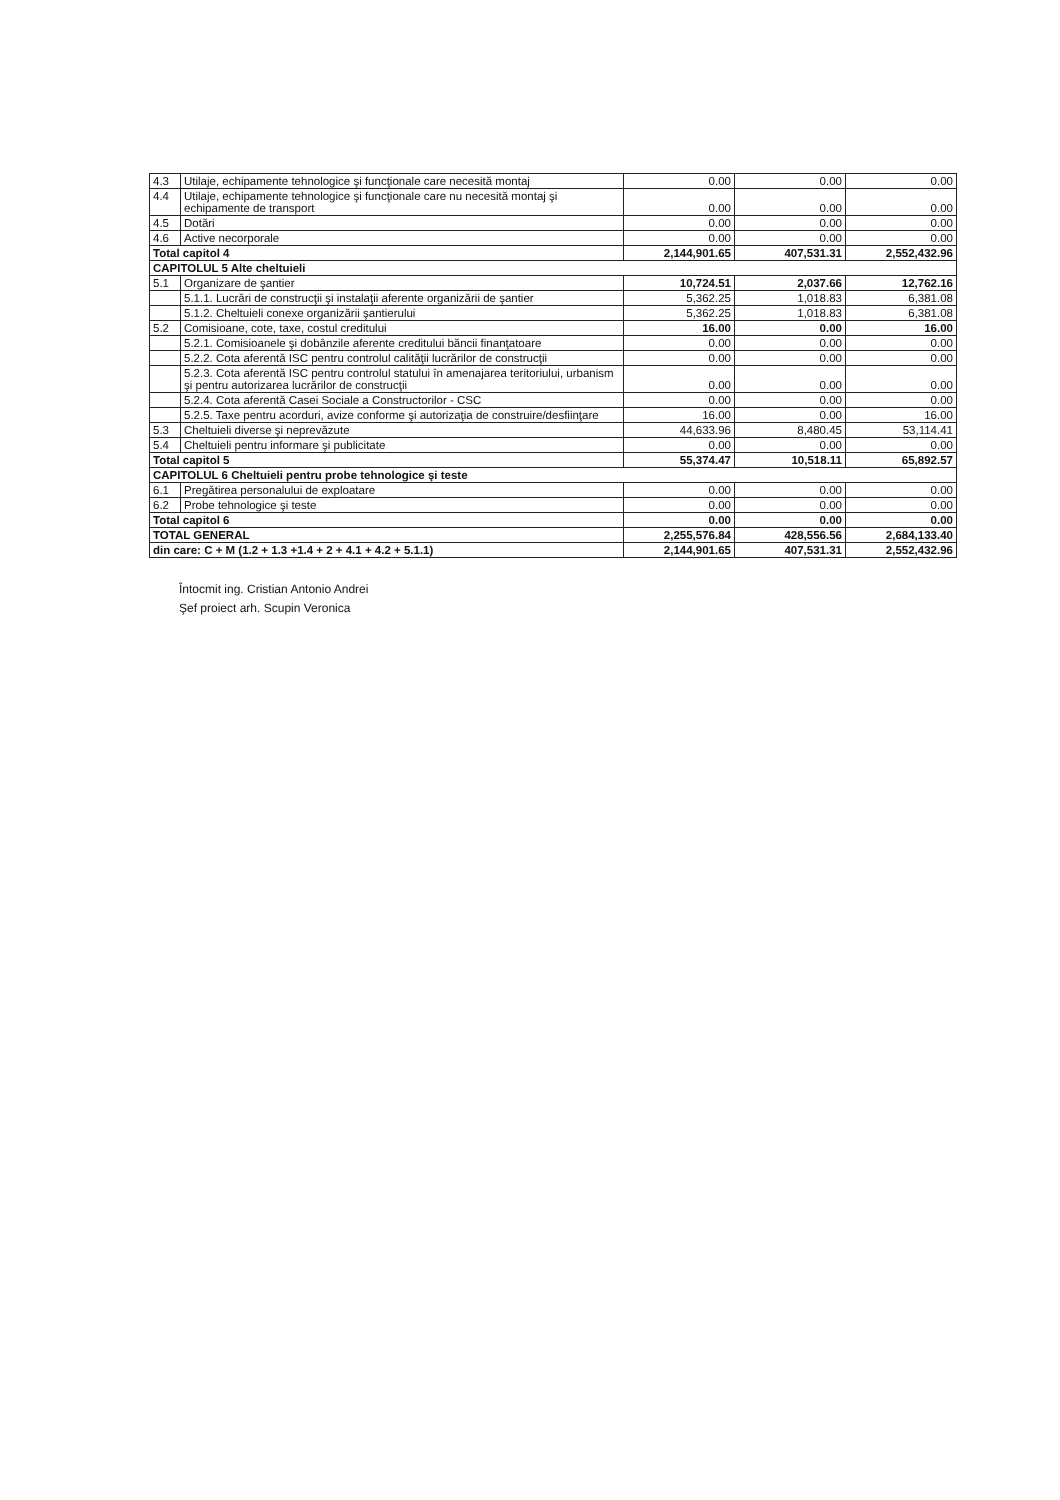| 4.3 | Utilaje, echipamente tehnologice şi funcţionale care necesită montaj | 0.00 | 0.00 | 0.00 |
| 4.4 | Utilaje, echipamente tehnologice şi funcţionale care nu necesită montaj şi echipamente de transport | 0.00 | 0.00 | 0.00 |
| 4.5 | Dotări | 0.00 | 0.00 | 0.00 |
| 4.6 | Active necorporale | 0.00 | 0.00 | 0.00 |
| Total capitol 4 | | 2,144,901.65 | 407,531.31 | 2,552,432.96 |
| CAPITOLUL 5 Alte cheltuieli | | | | |
| 5.1 | Organizare de şantier | 10,724.51 | 2,037.66 | 12,762.16 |
| | 5.1.1. Lucrări de construcţii şi instalaţii aferente organizării de şantier | 5,362.25 | 1,018.83 | 6,381.08 |
| | 5.1.2. Cheltuieli conexe organizării şantierului | 5,362.25 | 1,018.83 | 6,381.08 |
| 5.2 | Comisioane, cote, taxe, costul creditului | 16.00 | 0.00 | 16.00 |
| | 5.2.1. Comisioanele şi dobânzile aferente creditului băncii finanţatoare | 0.00 | 0.00 | 0.00 |
| | 5.2.2. Cota aferentă ISC pentru controlul calităţii lucrărilor de construcţii | 0.00 | 0.00 | 0.00 |
| | 5.2.3. Cota aferentă ISC pentru controlul statului în amenajarea teritoriului, urbanism şi pentru autorizarea lucrărilor de construcţii | 0.00 | 0.00 | 0.00 |
| | 5.2.4. Cota aferentă Casei Sociale a Constructorilor - CSC | 0.00 | 0.00 | 0.00 |
| | 5.2.5. Taxe pentru acorduri, avize conforme şi autorizaţia de construire/desfiinţare | 16.00 | 0.00 | 16.00 |
| 5.3 | Cheltuieli diverse şi neprevăzute | 44,633.96 | 8,480.45 | 53,114.41 |
| 5.4 | Cheltuieli pentru informare şi publicitate | 0.00 | 0.00 | 0.00 |
| Total capitol 5 | | 55,374.47 | 10,518.11 | 65,892.57 |
| CAPITOLUL 6 Cheltuieli pentru probe tehnologice şi teste | | | | |
| 6.1 | Pregătirea personalului de exploatare | 0.00 | 0.00 | 0.00 |
| 6.2 | Probe tehnologice şi teste | 0.00 | 0.00 | 0.00 |
| Total capitol 6 | | 0.00 | 0.00 | 0.00 |
| TOTAL GENERAL | | 2,255,576.84 | 428,556.56 | 2,684,133.40 |
| din care: C + M (1.2 + 1.3 +1.4 + 2 + 4.1 + 4.2 + 5.1.1) | | 2,144,901.65 | 407,531.31 | 2,552,432.96 |
Întocmit ing. Cristian Antonio Andrei
Şef proiect arh. Scupin Veronica